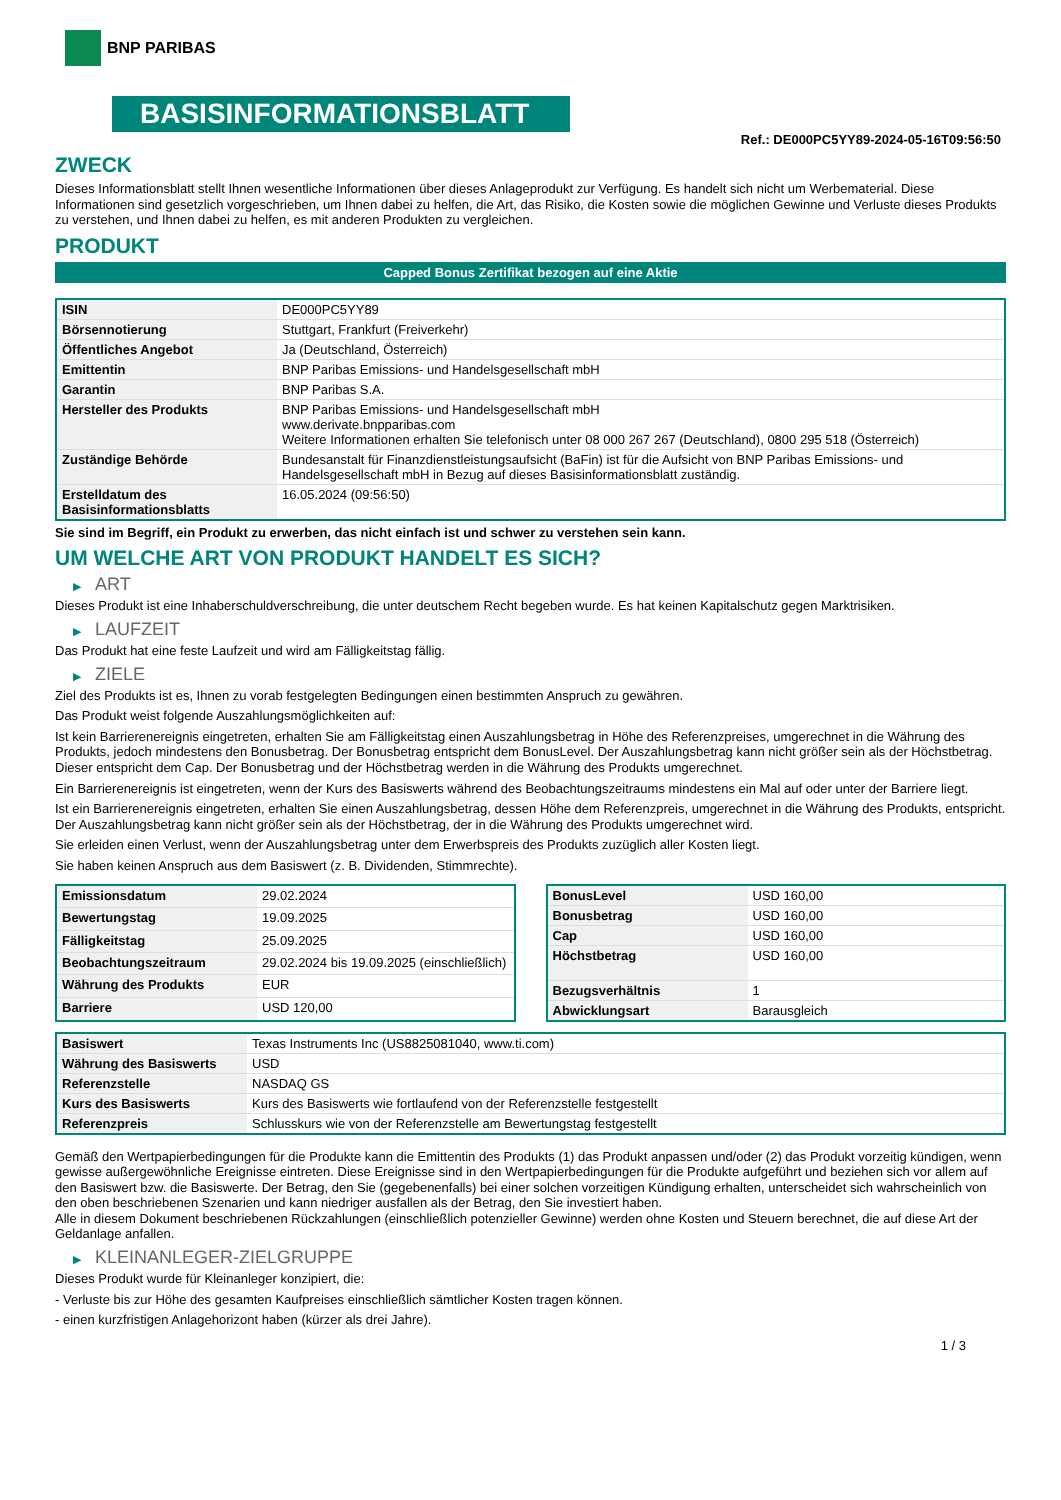BNP PARIBAS
BASISINFORMATIONSBLATT
Ref.: DE000PC5YY89-2024-05-16T09:56:50
ZWECK
Dieses Informationsblatt stellt Ihnen wesentliche Informationen über dieses Anlageprodukt zur Verfügung. Es handelt sich nicht um Werbematerial. Diese Informationen sind gesetzlich vorgeschrieben, um Ihnen dabei zu helfen, die Art, das Risiko, die Kosten sowie die möglichen Gewinne und Verluste dieses Produkts zu verstehen, und Ihnen dabei zu helfen, es mit anderen Produkten zu vergleichen.
PRODUKT
Capped Bonus Zertifikat bezogen auf eine Aktie
| ISIN | DE000PC5YY89 |
| Börsennotierung | Stuttgart, Frankfurt (Freiverkehr) |
| Öffentliches Angebot | Ja (Deutschland, Österreich) |
| Emittentin | BNP Paribas Emissions- und Handelsgesellschaft mbH |
| Garantin | BNP Paribas S.A. |
| Hersteller des Produkts | BNP Paribas Emissions- und Handelsgesellschaft mbH www.derivate.bnpparibas.com Weitere Informationen erhalten Sie telefonisch unter 08 000 267 267 (Deutschland), 0800 295 518 (Österreich) |
| Zuständige Behörde | Bundesanstalt für Finanzdienstleistungsaufsicht (BaFin) ist für die Aufsicht von BNP Paribas Emissions- und Handelsgesellschaft mbH in Bezug auf dieses Basisinformationsblatt zuständig. |
| Erstelldatum des Basisinformationsblatts | 16.05.2024 (09:56:50) |
Sie sind im Begriff, ein Produkt zu erwerben, das nicht einfach ist und schwer zu verstehen sein kann.
UM WELCHE ART VON PRODUKT HANDELT ES SICH?
▶ ART
Dieses Produkt ist eine Inhaberschuldverschreibung, die unter deutschem Recht begeben wurde. Es hat keinen Kapitalschutz gegen Marktrisiken.
▶ LAUFZEIT
Das Produkt hat eine feste Laufzeit und wird am Fälligkeitstag fällig.
▶ ZIELE
Ziel des Produkts ist es, Ihnen zu vorab festgelegten Bedingungen einen bestimmten Anspruch zu gewähren.
Das Produkt weist folgende Auszahlungsmöglichkeiten auf:
Ist kein Barrierenereignis eingetreten, erhalten Sie am Fälligkeitstag einen Auszahlungsbetrag in Höhe des Referenzpreises, umgerechnet in die Währung des Produkts, jedoch mindestens den Bonusbetrag. Der Bonusbetrag entspricht dem BonusLevel. Der Auszahlungsbetrag kann nicht größer sein als der Höchstbetrag. Dieser entspricht dem Cap. Der Bonusbetrag und der Höchstbetrag werden in die Währung des Produkts umgerechnet.
Ein Barrierenereignis ist eingetreten, wenn der Kurs des Basiswerts während des Beobachtungszeitraums mindestens ein Mal auf oder unter der Barriere liegt.
Ist ein Barrierenereignis eingetreten, erhalten Sie einen Auszahlungsbetrag, dessen Höhe dem Referenzpreis, umgerechnet in die Währung des Produkts, entspricht. Der Auszahlungsbetrag kann nicht größer sein als der Höchstbetrag, der in die Währung des Produkts umgerechnet wird.
Sie erleiden einen Verlust, wenn der Auszahlungsbetrag unter dem Erwerbspreis des Produkts zuzüglich aller Kosten liegt.
Sie haben keinen Anspruch aus dem Basiswert (z. B. Dividenden, Stimmrechte).
| Emissionsdatum | 29.02.2024 |
| Bewertungstag | 19.09.2025 |
| Fälligkeitstag | 25.09.2025 |
| Beobachtungszeitraum | 29.02.2024 bis 19.09.2025 (einschließlich) |
| Währung des Produkts | EUR |
| Barriere | USD 120,00 |
| BonusLevel | USD 160,00 |
| Bonusbetrag | USD 160,00 |
| Cap | USD 160,00 |
| Höchstbetrag | USD 160,00 |
| Bezugsverhältnis | 1 |
| Abwicklungsart | Barausgleich |
| Basiswert | Texas Instruments Inc (US8825081040, www.ti.com) |
| Währung des Basiswerts | USD |
| Referenzstelle | NASDAQ GS |
| Kurs des Basiswerts | Kurs des Basiswerts wie fortlaufend von der Referenzstelle festgestellt |
| Referenzpreis | Schlusskurs wie von der Referenzstelle am Bewertungstag festgestellt |
Gemäß den Wertpapierbedingungen für die Produkte kann die Emittentin des Produkts (1) das Produkt anpassen und/oder (2) das Produkt vorzeitig kündigen, wenn gewisse außergewöhnliche Ereignisse eintreten. Diese Ereignisse sind in den Wertpapierbedingungen für die Produkte aufgeführt und beziehen sich vor allem auf den Basiswert bzw. die Basiswerte. Der Betrag, den Sie (gegebenenfalls) bei einer solchen vorzeitigen Kündigung erhalten, unterscheidet sich wahrscheinlich von den oben beschriebenen Szenarien und kann niedriger ausfallen als der Betrag, den Sie investiert haben.
Alle in diesem Dokument beschriebenen Rückzahlungen (einschließlich potenzieller Gewinne) werden ohne Kosten und Steuern berechnet, die auf diese Art der Geldanlage anfallen.
▶ KLEINANLEGER-ZIELGRUPPE
Dieses Produkt wurde für Kleinanleger konzipiert, die:
- Verluste bis zur Höhe des gesamten Kaufpreises einschließlich sämtlicher Kosten tragen können.
- einen kurzfristigen Anlagehorizont haben (kürzer als drei Jahre).
1 / 3